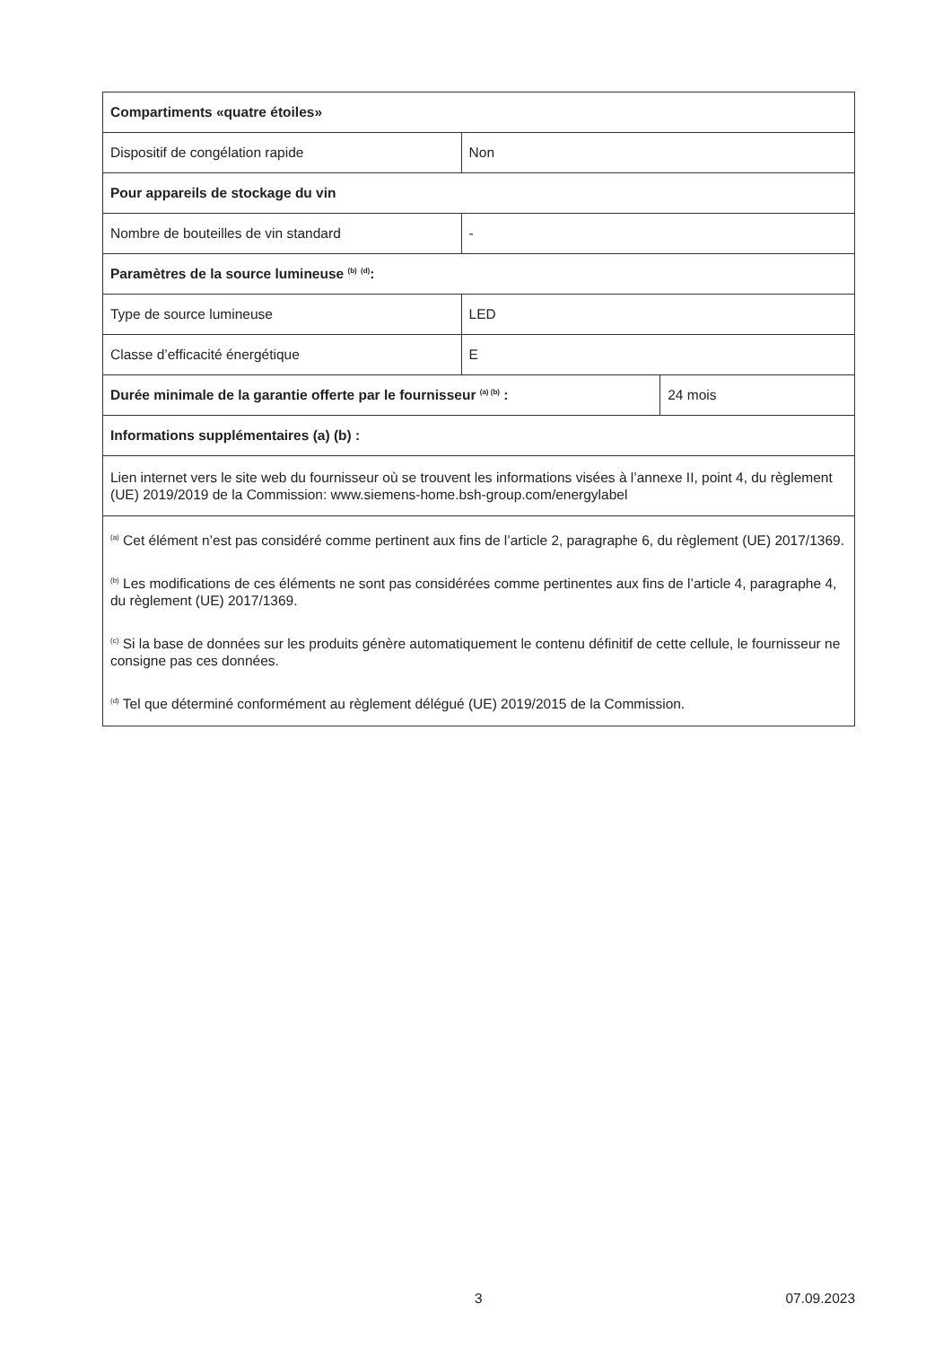| Compartiments «quatre étoiles» | | |
| Dispositif de congélation rapide | Non | |
| Pour appareils de stockage du vin | | |
| Nombre de bouteilles de vin standard | - | |
| Paramètres de la source lumineuse <sup>(b)</sup> <sup>(d)</sup>: | | |
| Type de source lumineuse | LED | |
| Classe d’efficacité énergétique | E | |
| Durée minimale de la garantie offerte par le fournisseur <sup>(a) (b)</sup> : | | 24 mois |
| Informations supplémentaires (a) (b) : | | |
| Lien internet vers le site web du fournisseur où se trouvent les informations visées à l’annexe II, point 4, du règlement (UE) 2019/2019 de la Commission: www.siemens-home.bsh-group.com/energylabel | | |
| <sup>(a)</sup> Cet élément n’est pas considéré comme pertinent aux fins de l’article 2, paragraphe 6, du règlement (UE) 2017/1369. <sup>(b)</sup> Les modifications de ces éléments ne sont pas considérées comme pertinentes aux fins de l’article 4, paragraphe 4, du règlement (UE) 2017/1369. <sup>(c)</sup> Si la base de données sur les produits génère automatiquement le contenu définitif de cette cellule, le fournisseur ne consigne pas ces données. <sup>(d)</sup> Tel que déterminé conformément au règlement délégué (UE) 2019/2015 de la Commission. | | |
3 07.09.2023